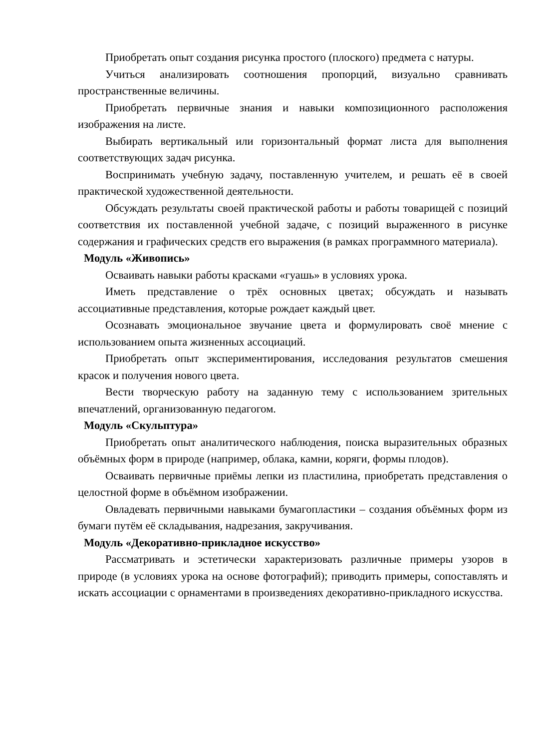Приобретать опыт создания рисунка простого (плоского) предмета с натуры.
Учиться анализировать соотношения пропорций, визуально сравнивать пространственные величины.
Приобретать первичные знания и навыки композиционного расположения изображения на листе.
Выбирать вертикальный или горизонтальный формат листа для выполнения соответствующих задач рисунка.
Воспринимать учебную задачу, поставленную учителем, и решать её в своей практической художественной деятельности.
Обсуждать результаты своей практической работы и работы товарищей с позиций соответствия их поставленной учебной задаче, с позиций выраженного в рисунке содержания и графических средств его выражения (в рамках программного материала).
Модуль «Живопись»
Осваивать навыки работы красками «гуашь» в условиях урока.
Иметь представление о трёх основных цветах; обсуждать и называть ассоциативные представления, которые рождает каждый цвет.
Осознавать эмоциональное звучание цвета и формулировать своё мнение с использованием опыта жизненных ассоциаций.
Приобретать опыт экспериментирования, исследования результатов смешения красок и получения нового цвета.
Вести творческую работу на заданную тему с использованием зрительных впечатлений, организованную педагогом.
Модуль «Скульптура»
Приобретать опыт аналитического наблюдения, поиска выразительных образных объёмных форм в природе (например, облака, камни, коряги, формы плодов).
Осваивать первичные приёмы лепки из пластилина, приобретать представления о целостной форме в объёмном изображении.
Овладевать первичными навыками бумагопластики – создания объёмных форм из бумаги путём её складывания, надрезания, закручивания.
Модуль «Декоративно-прикладное искусство»
Рассматривать и эстетически характеризовать различные примеры узоров в природе (в условиях урока на основе фотографий); приводить примеры, сопоставлять и искать ассоциации с орнаментами в произведениях декоративно-прикладного искусства.